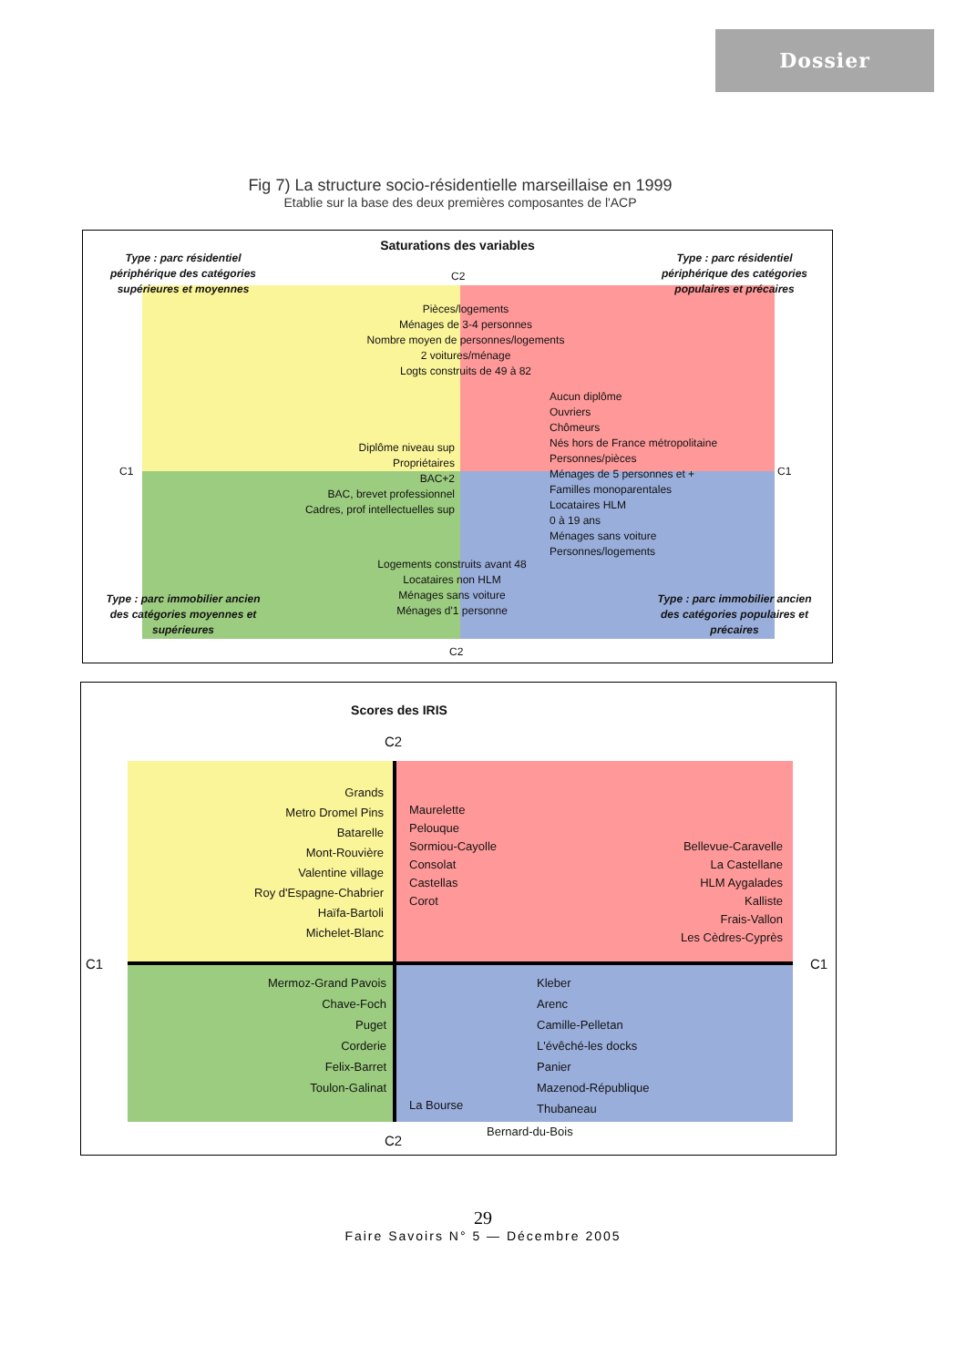Dossier
Fig 7) La structure socio-résidentielle marseillaise en 1999
Etablie sur la base des deux premières composantes de l'ACP
Saturations des variables
Type : parc résidentiel périphérique des catégories supérieures et moyennes
Type : parc résidentiel périphérique des catégories populaires et précaires
C2
Pièces/logements
Ménages de 3-4 personnes
Nombre moyen de personnes/logements
2 voitures/ménage
Logts construits de 49 à 82
Aucun diplôme
Ouvriers
Chômeurs
Nés hors de France métropolitaine
Personnes/pièces
Ménages de 5 personnes et +
Familles monoparentales
Locataires HLM
0 à 19 ans
Ménages sans voiture
Personnes/logements
Diplôme niveau sup
Propriétaires
BAC+2
BAC, brevet professionnel
Cadres, prof intellectuelles sup
C1 C1
Logements construits avant 48
Locataires non HLM
Ménages sans voiture
Ménages d'1 personne
Type : parc immobilier ancien des catégories moyennes et supérieures
Type : parc immobilier ancien des catégories populaires et précaires
C2
Scores des IRIS
C2
C1 C1
C2
Grands
Metro Dromel Pins
Batarelle
Mont-Rouvière
Valentine village
Roy d'Espagne-Chabrier
Haïfa-Bartoli
Michelet-Blanc
Maurelette
Pelouque
Sormiou-Cayolle
Consolat
Castellas
Corot
Bellevue-Caravelle
La Castellane
HLM Aygalades
Kalliste
Frais-Vallon
Les Cèdres-Cyprès
Mermoz-Grand Pavois
Chave-Foch
Puget
Corderie
Felix-Barret
Toulon-Galinat
Kleber
Arenc
Camille-Pelletan
L'évêché-les docks
Panier
Mazenod-République
Thubaneau
La Bourse
Bernard-du-Bois
29
Faire Savoirs N° 5 — Décembre 2005